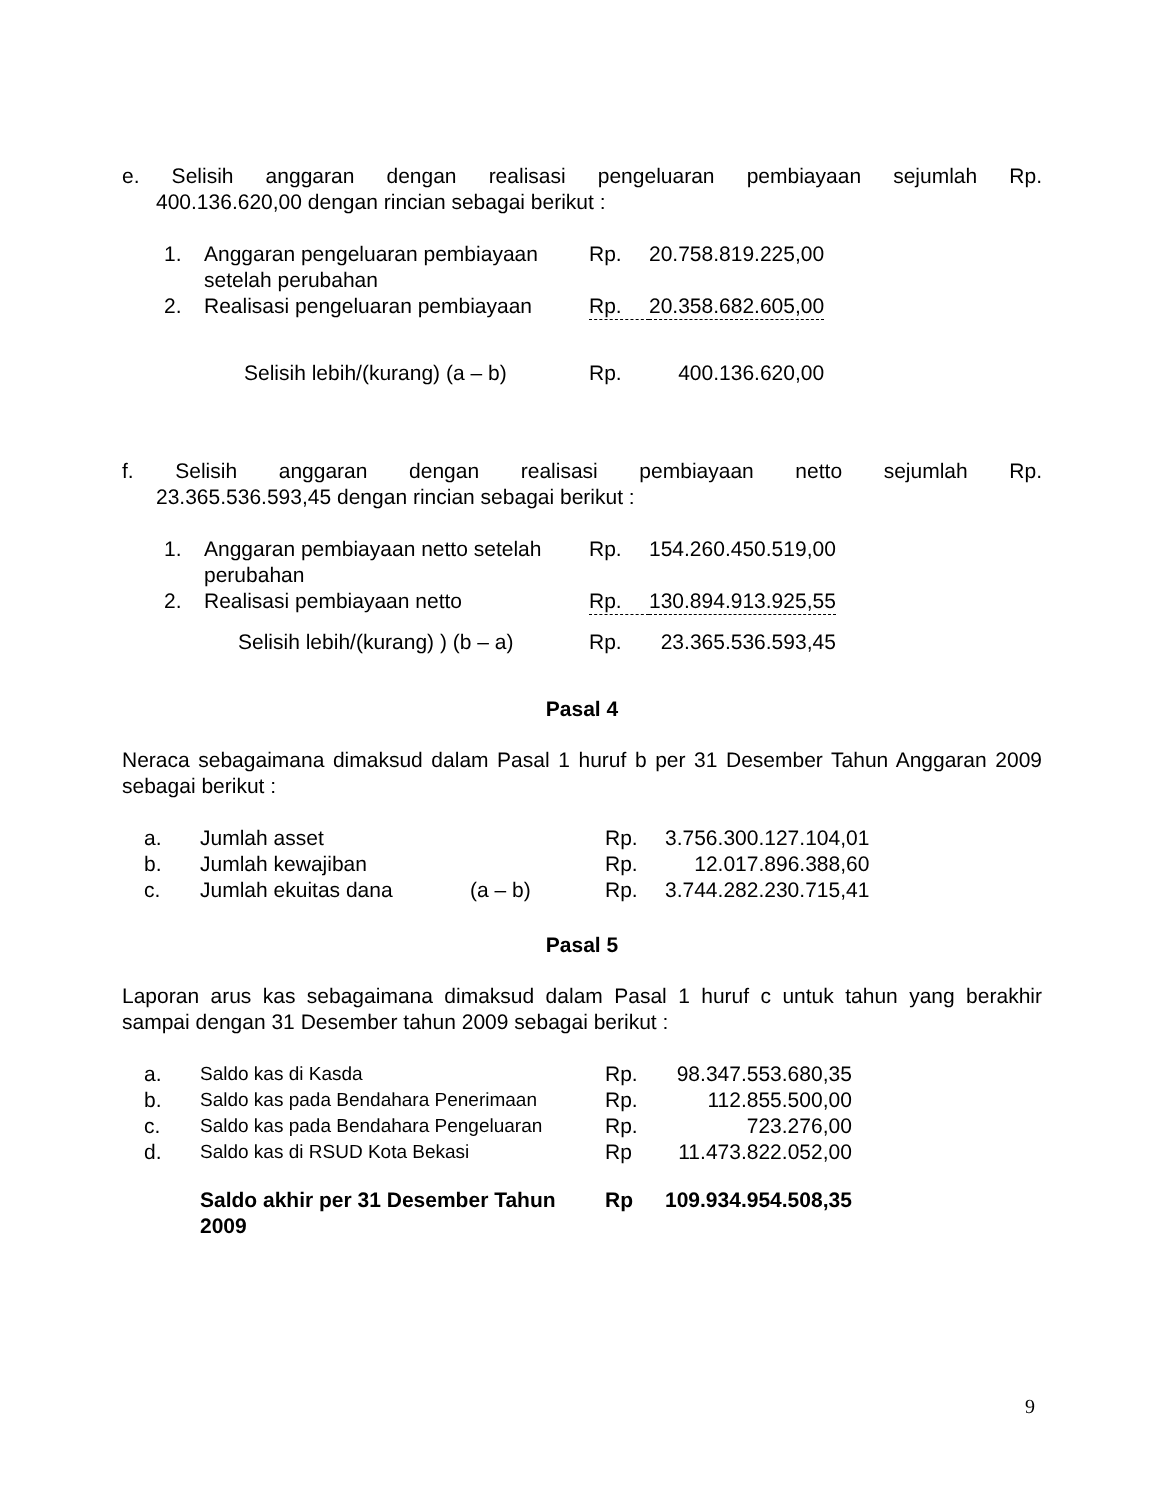e. Selisih anggaran dengan realisasi pengeluaran pembiayaan sejumlah Rp.
400.136.620,00 dengan rincian sebagai berikut :
| 1. | Anggaran pengeluaran pembiayaan setelah perubahan | Rp. | 20.758.819.225,00 |
| 2. | Realisasi pengeluaran pembiayaan | Rp. | 20.358.682.605,00 |
| | Selisih lebih/(kurang) (a – b) | Rp. | 400.136.620,00 |
f. Selisih anggaran dengan realisasi pembiayaan netto sejumlah Rp.
23.365.536.593,45 dengan rincian sebagai berikut :
| 1. | Anggaran pembiayaan netto setelah perubahan | Rp. | 154.260.450.519,00 |
| 2. | Realisasi pembiayaan netto | Rp. | 130.894.913.925,55 |
| | Selisih lebih/(kurang) ) (b – a) | Rp. | 23.365.536.593,45 |
Pasal 4
Neraca sebagaimana dimaksud dalam Pasal 1 huruf b per 31 Desember Tahun Anggaran 2009 sebagai berikut :
| a. | Jumlah asset | | Rp. | 3.756.300.127.104,01 |
| b. | Jumlah kewajiban | | Rp. | 12.017.896.388,60 |
| c. | Jumlah ekuitas dana | (a – b) | Rp. | 3.744.282.230.715,41 |
Pasal 5
Laporan arus kas sebagaimana dimaksud dalam Pasal 1 huruf c untuk tahun yang berakhir sampai dengan 31 Desember tahun 2009 sebagai berikut :
| a. | Saldo kas di Kasda | Rp. | 98.347.553.680,35 |
| b. | Saldo kas pada Bendahara Penerimaan | Rp. | 112.855.500,00 |
| c. | Saldo kas pada Bendahara Pengeluaran | Rp. | 723.276,00 |
| d. | Saldo kas di RSUD Kota Bekasi | Rp | 11.473.822.052,00 |
| | Saldo akhir per 31 Desember Tahun 2009 | Rp | 109.934.954.508,35 |
9